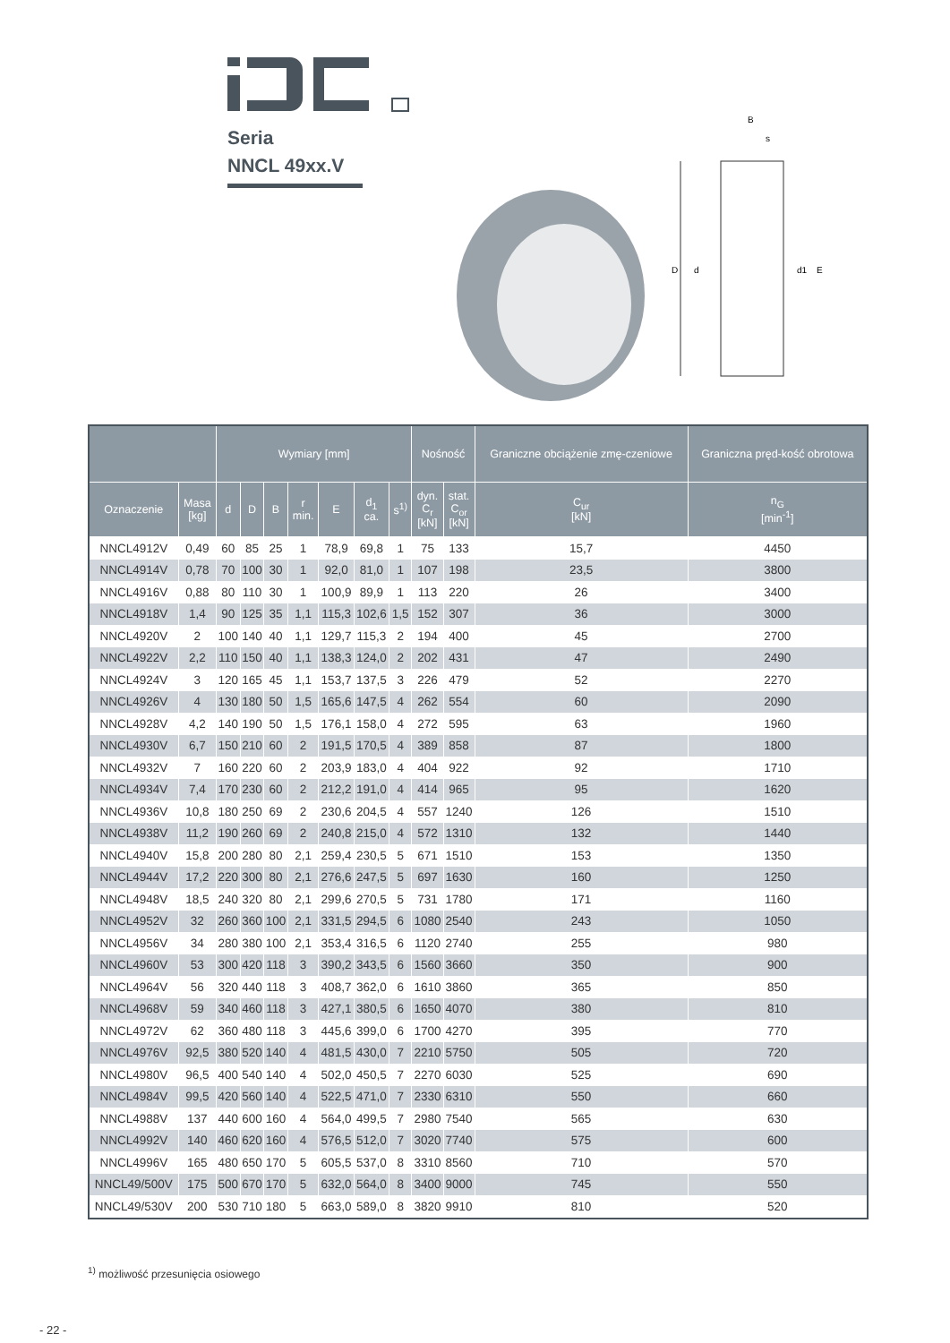Seria
NNCL 49xx.V
B
s
D
d
d1
E
| | | Wymiary [mm] | | | | | | | Nośność | | Graniczne obciążenie zmę-czeniowe | Graniczna pręd-kość obrotowa |
| --- | --- | --- | --- | --- | --- | --- | --- | --- | --- | --- | --- | --- |
| Oznaczenie | Masa [kg] | d | D | B | r min. | E | d<sub>1</sub> ca. | s<sup>1)</sup> | dyn. C<sub>r</sub> [kN] | stat. C<sub>or</sub> [kN] | C<sub>ur</sub> [kN] | n<sub>G</sub> [min<sup>-1</sup>] |
| NNCL4912V | 0,49 | 60 | 85 | 25 | 1 | 78,9 | 69,8 | 1 | 75 | 133 | 15,7 | 4450 |
| NNCL4914V | 0,78 | 70 | 100 | 30 | 1 | 92,0 | 81,0 | 1 | 107 | 198 | 23,5 | 3800 |
| NNCL4916V | 0,88 | 80 | 110 | 30 | 1 | 100,9 | 89,9 | 1 | 113 | 220 | 26 | 3400 |
| NNCL4918V | 1,4 | 90 | 125 | 35 | 1,1 | 115,3 | 102,6 | 1,5 | 152 | 307 | 36 | 3000 |
| NNCL4920V | 2 | 100 | 140 | 40 | 1,1 | 129,7 | 115,3 | 2 | 194 | 400 | 45 | 2700 |
| NNCL4922V | 2,2 | 110 | 150 | 40 | 1,1 | 138,3 | 124,0 | 2 | 202 | 431 | 47 | 2490 |
| NNCL4924V | 3 | 120 | 165 | 45 | 1,1 | 153,7 | 137,5 | 3 | 226 | 479 | 52 | 2270 |
| NNCL4926V | 4 | 130 | 180 | 50 | 1,5 | 165,6 | 147,5 | 4 | 262 | 554 | 60 | 2090 |
| NNCL4928V | 4,2 | 140 | 190 | 50 | 1,5 | 176,1 | 158,0 | 4 | 272 | 595 | 63 | 1960 |
| NNCL4930V | 6,7 | 150 | 210 | 60 | 2 | 191,5 | 170,5 | 4 | 389 | 858 | 87 | 1800 |
| NNCL4932V | 7 | 160 | 220 | 60 | 2 | 203,9 | 183,0 | 4 | 404 | 922 | 92 | 1710 |
| NNCL4934V | 7,4 | 170 | 230 | 60 | 2 | 212,2 | 191,0 | 4 | 414 | 965 | 95 | 1620 |
| NNCL4936V | 10,8 | 180 | 250 | 69 | 2 | 230,6 | 204,5 | 4 | 557 | 1240 | 126 | 1510 |
| NNCL4938V | 11,2 | 190 | 260 | 69 | 2 | 240,8 | 215,0 | 4 | 572 | 1310 | 132 | 1440 |
| NNCL4940V | 15,8 | 200 | 280 | 80 | 2,1 | 259,4 | 230,5 | 5 | 671 | 1510 | 153 | 1350 |
| NNCL4944V | 17,2 | 220 | 300 | 80 | 2,1 | 276,6 | 247,5 | 5 | 697 | 1630 | 160 | 1250 |
| NNCL4948V | 18,5 | 240 | 320 | 80 | 2,1 | 299,6 | 270,5 | 5 | 731 | 1780 | 171 | 1160 |
| NNCL4952V | 32 | 260 | 360 | 100 | 2,1 | 331,5 | 294,5 | 6 | 1080 | 2540 | 243 | 1050 |
| NNCL4956V | 34 | 280 | 380 | 100 | 2,1 | 353,4 | 316,5 | 6 | 1120 | 2740 | 255 | 980 |
| NNCL4960V | 53 | 300 | 420 | 118 | 3 | 390,2 | 343,5 | 6 | 1560 | 3660 | 350 | 900 |
| NNCL4964V | 56 | 320 | 440 | 118 | 3 | 408,7 | 362,0 | 6 | 1610 | 3860 | 365 | 850 |
| NNCL4968V | 59 | 340 | 460 | 118 | 3 | 427,1 | 380,5 | 6 | 1650 | 4070 | 380 | 810 |
| NNCL4972V | 62 | 360 | 480 | 118 | 3 | 445,6 | 399,0 | 6 | 1700 | 4270 | 395 | 770 |
| NNCL4976V | 92,5 | 380 | 520 | 140 | 4 | 481,5 | 430,0 | 7 | 2210 | 5750 | 505 | 720 |
| NNCL4980V | 96,5 | 400 | 540 | 140 | 4 | 502,0 | 450,5 | 7 | 2270 | 6030 | 525 | 690 |
| NNCL4984V | 99,5 | 420 | 560 | 140 | 4 | 522,5 | 471,0 | 7 | 2330 | 6310 | 550 | 660 |
| NNCL4988V | 137 | 440 | 600 | 160 | 4 | 564,0 | 499,5 | 7 | 2980 | 7540 | 565 | 630 |
| NNCL4992V | 140 | 460 | 620 | 160 | 4 | 576,5 | 512,0 | 7 | 3020 | 7740 | 575 | 600 |
| NNCL4996V | 165 | 480 | 650 | 170 | 5 | 605,5 | 537,0 | 8 | 3310 | 8560 | 710 | 570 |
| NNCL49/500V | 175 | 500 | 670 | 170 | 5 | 632,0 | 564,0 | 8 | 3400 | 9000 | 745 | 550 |
| NNCL49/530V | 200 | 530 | 710 | 180 | 5 | 663,0 | 589,0 | 8 | 3820 | 9910 | 810 | 520 |
<sup>1)</sup> możliwość przesunięcia osiowego
- 22 -